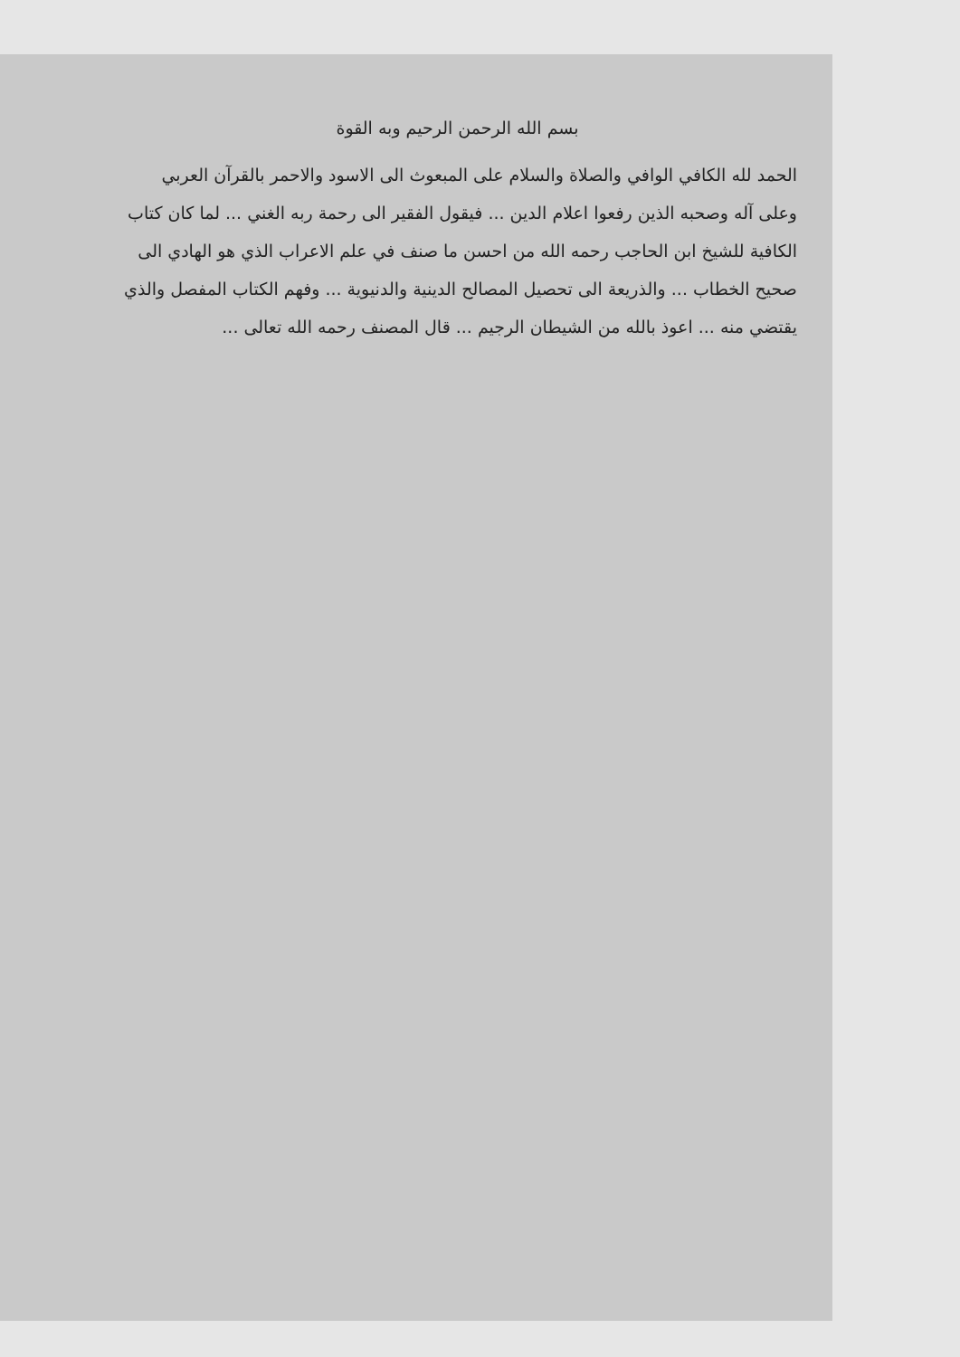بسم الله الرحمن الرحيم وبه القوة
الحمد لله الكافي الوافي والصلاة والسلام على المبعوث الى الاسود والاحمر بالقرآن العربي وعلى آله وصحبه الذين رفعوا اعلام الدين ... فيقول الفقير الى رحمة ربه الغني ... لما كان كتاب الكافية للشيخ ابن الحاجب رحمه الله من احسن ما صنف في علم الاعراب الذي هو الهادي الى صحيح الخطاب ... والذريعة الى تحصيل المصالح الدينية والدنيوية ... وفهم الكتاب المفصل والذي يقتضي منه ... اعوذ بالله من الشيطان الرجيم ... قال المصنف رحمه الله تعالى ...